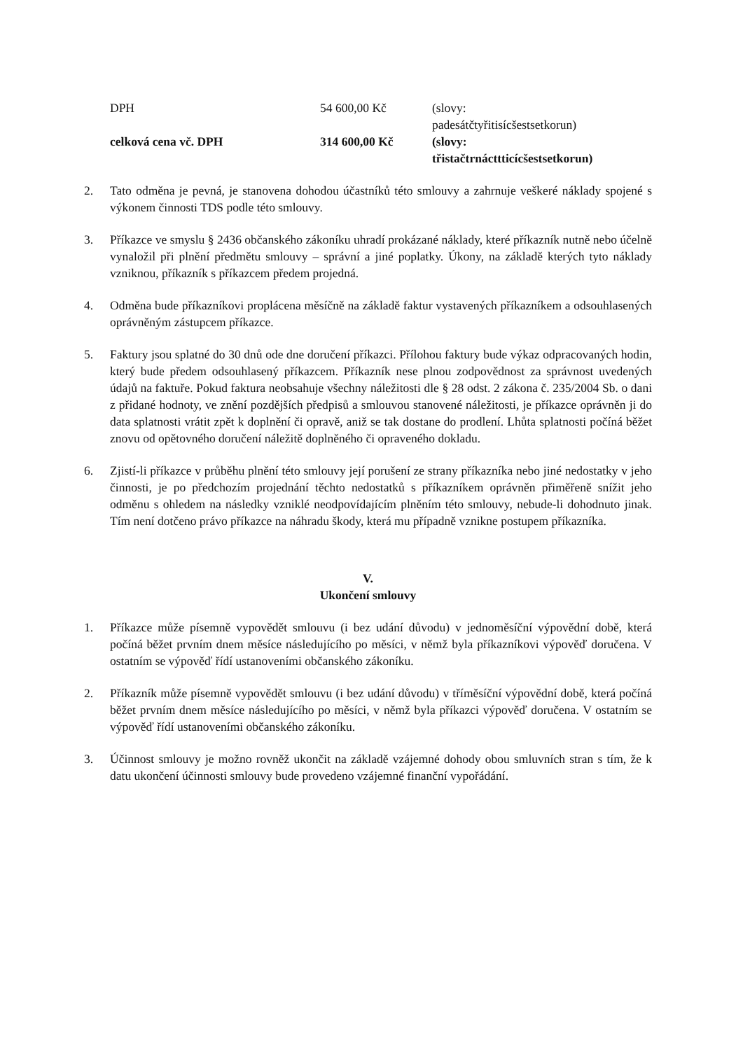| DPH | 54 600,00 Kč | (slovy: padesátčtyřitisícšestsetkorun) |
| celková cena vč. DPH | 314 600,00 Kč | (slovy: třistačtrnácttticícšestsetkorun) |
2. Tato odměna je pevná, je stanovena dohodou účastníků této smlouvy a zahrnuje veškeré náklady spojené s výkonem činnosti TDS podle této smlouvy.
3. Příkazce ve smyslu § 2436 občanského zákoníku uhradí prokázané náklady, které příkazník nutně nebo účelně vynaložil při plnění předmětu smlouvy – správní a jiné poplatky. Úkony, na základě kterých tyto náklady vzniknou, příkazník s příkazcem předem projedná.
4. Odměna bude příkazníkovi proplácena měsíčně na základě faktur vystavených příkazníkem a odsouhlasených oprávněným zástupcem příkazce.
5. Faktury jsou splatné do 30 dnů ode dne doručení příkazci. Přílohou faktury bude výkaz odpracovaných hodin, který bude předem odsouhlasený příkazcem. Příkazník nese plnou zodpovědnost za správnost uvedených údajů na faktuře. Pokud faktura neobsahuje všechny náležitosti dle § 28 odst. 2 zákona č. 235/2004 Sb. o dani z přidané hodnoty, ve znění pozdějších předpisů a smlouvou stanovené náležitosti, je příkazce oprávněn ji do data splatnosti vrátit zpět k doplnění či opravě, aniž se tak dostane do prodlení. Lhůta splatnosti počíná běžet znovu od opětovného doručení náležitě doplněného či opraveného dokladu.
6. Zjistí-li příkazce v průběhu plnění této smlouvy její porušení ze strany příkazníka nebo jiné nedostatky v jeho činnosti, je po předchozím projednání těchto nedostatků s příkazníkem oprávněn přiměřeně snížit jeho odměnu s ohledem na následky vzniklé neodpovídajícím plněním této smlouvy, nebude-li dohodnuto jinak. Tím není dotčeno právo příkazce na náhradu škody, která mu případně vznikne postupem příkazníka.
V.
Ukončení smlouvy
1. Příkazce může písemně vypovědět smlouvu (i bez udání důvodu) v jednoměsíční výpovědní době, která počíná běžet prvním dnem měsíce následujícího po měsíci, v němž byla příkazníkovi výpověď doručena. V ostatním se výpověď řídí ustanoveními občanského zákoníku.
2. Příkazník může písemně vypovědět smlouvu (i bez udání důvodu) v tříměsíční výpovědní době, která počíná běžet prvním dnem měsíce následujícího po měsíci, v němž byla příkazci výpověď doručena. V ostatním se výpověď řídí ustanoveními občanského zákoníku.
3. Účinnost smlouvy je možno rovněž ukončit na základě vzájemné dohody obou smluvních stran s tím, že k datu ukončení účinnosti smlouvy bude provedeno vzájemné finanční vypořádání.